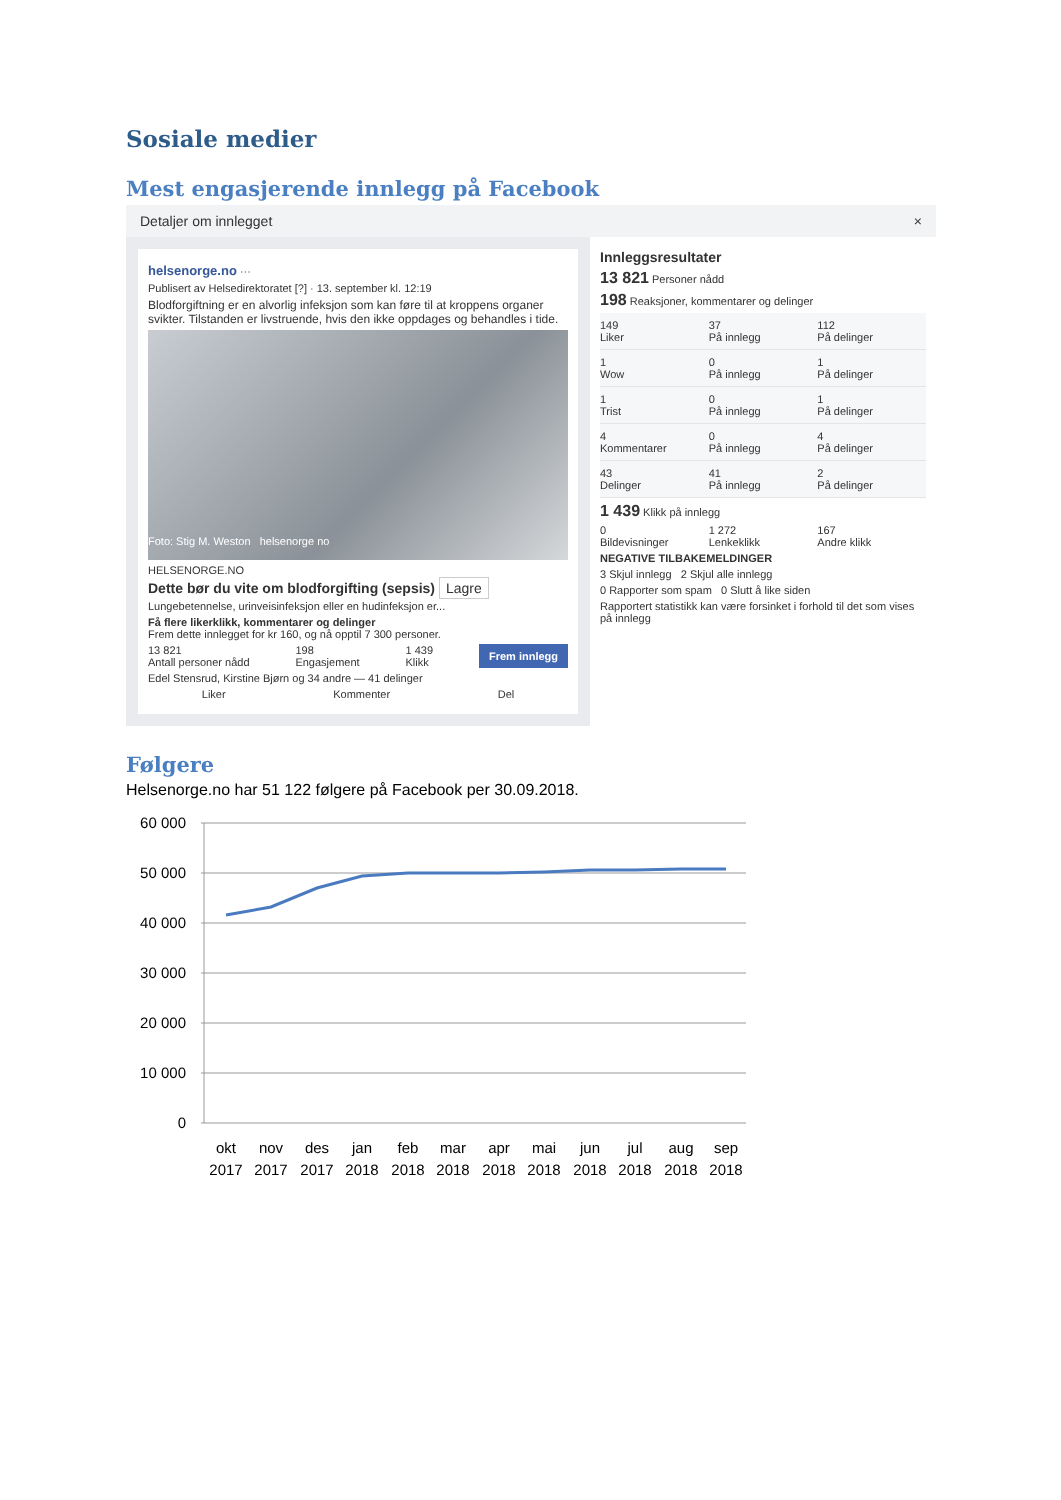Sosiale medier
Mest engasjerende innlegg på Facebook
Detaljer om innlegget ×
helsenorge.no ···
Publisert av Helsedirektoratet [?] · 13. september kl. 12:19
Blodforgiftning er en alvorlig infeksjon som kan føre til at kroppens organer svikter. Tilstanden er livstruende, hvis den ikke oppdages og behandles i tide.
Foto: Stig M. Weston helsenorge no
HELSENORGE.NO
Dette bør du vite om blodforgifting (sepsis) Lagre
Lungebetennelse, urinveisinfeksjon eller en hudinfeksjon er...
Få flere likerklikk, kommentarer og delinger
Frem dette innlegget for kr 160, og nå opptil 7 300 personer.
13 821
Antall personer nådd 198
Engasjement 1 439
Klikk Frem innlegg
Edel Stensrud, Kirstine Bjørn og 34 andre — 41 delinger
Liker Kommenter Del
Innleggsresultater
13 821 Personer nådd
198 Reaksjoner, kommentarer og delinger
149
Liker
37
På innlegg
112
På delinger
1
Wow
0
På innlegg
1
På delinger
1
Trist
0
På innlegg
1
På delinger
4
Kommentarer
0
På innlegg
4
På delinger
43
Delinger
41
På innlegg
2
På delinger
1 439 Klikk på innlegg
0
Bildevisninger
1 272
Lenkeklikk
167
Andre klikk
NEGATIVE TILBAKEMELDINGER
3 Skjul innlegg 2 Skjul alle innlegg
0 Rapporter som spam 0 Slutt å like siden
Rapportert statistikk kan være forsinket i forhold til det som vises på innlegg
Følgere
Helsenorge.no har 51 122 følgere på Facebook per 30.09.2018.
60 000
50 000
40 000
30 000
20 000
10 000
0
okt
nov
des
jan
feb
mar
apr
mai
jun
jul
aug
sep
2017
2017
2017
2018
2018
2018
2018
2018
2018
2018
2018
2018